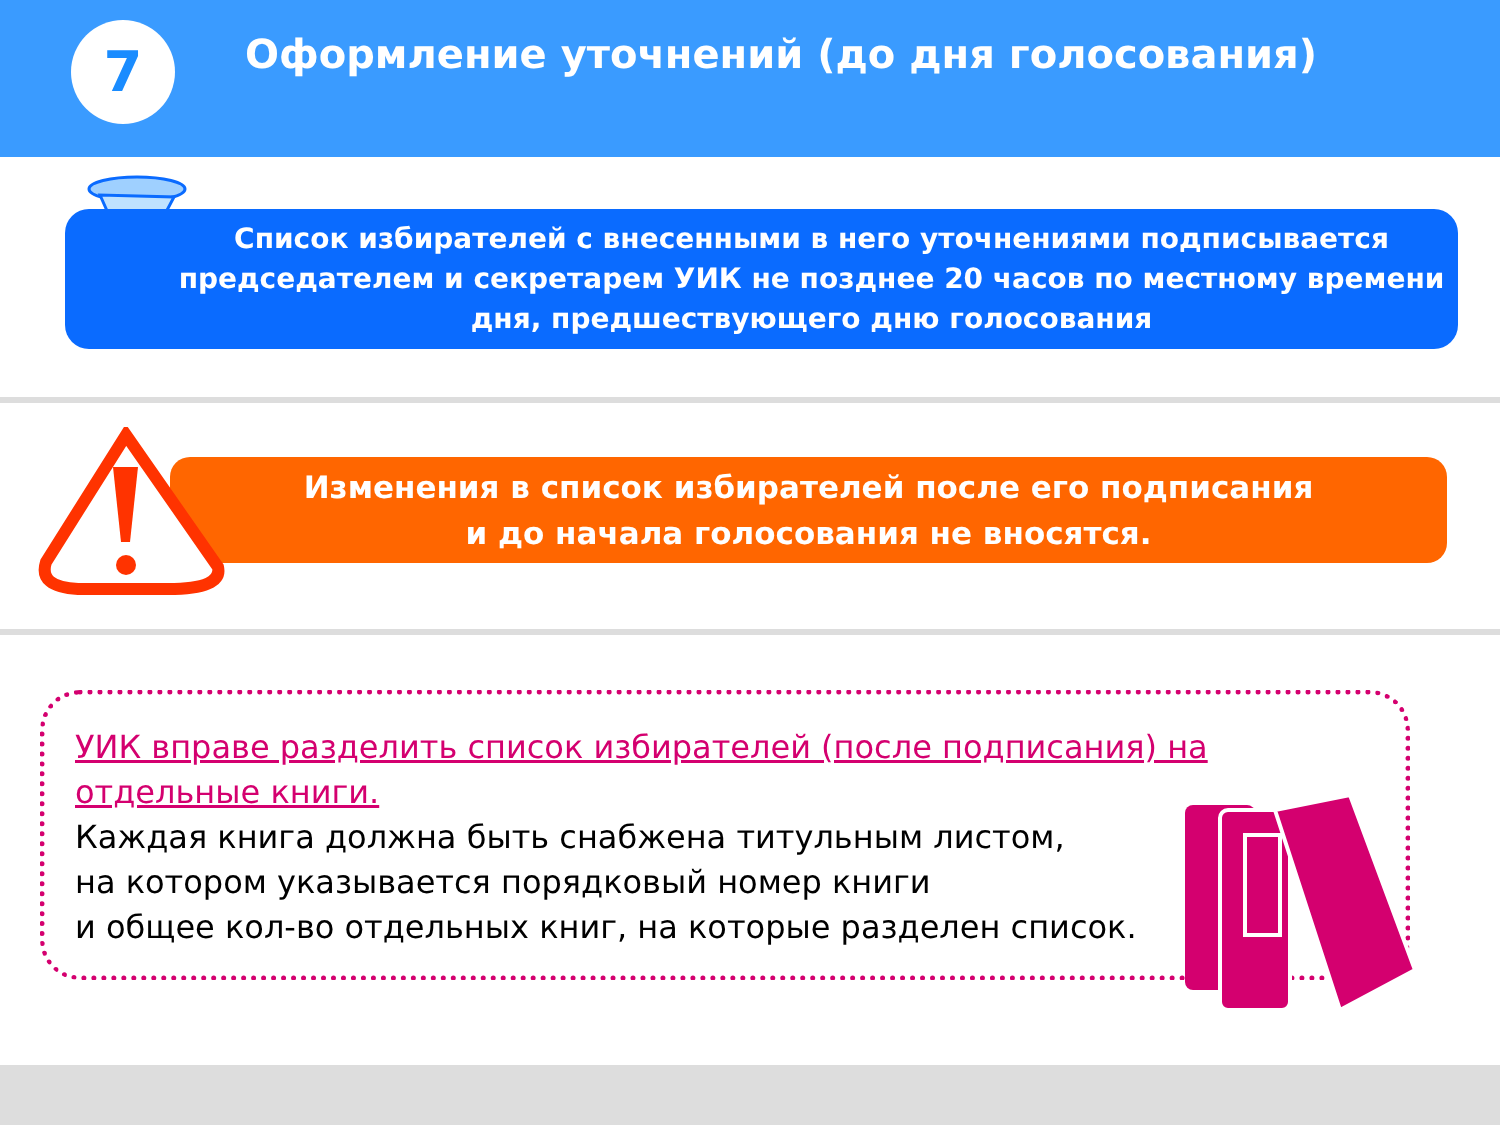7
Оформление уточнений (до дня голосования)
Список избирателей с внесенными в него уточнениями подписывается председателем и секретарем УИК не позднее 20 часов по местному времени дня, предшествующего дню голосования
Изменения в список избирателей после его подписания
и до начала голосования не вносятся.
УИК вправе разделить список избирателей (после подписания) на отдельные книги.
Каждая книга должна быть снабжена титульным листом,
на котором указывается порядковый номер книги
и общее кол-во отдельных книг, на которые разделен список.